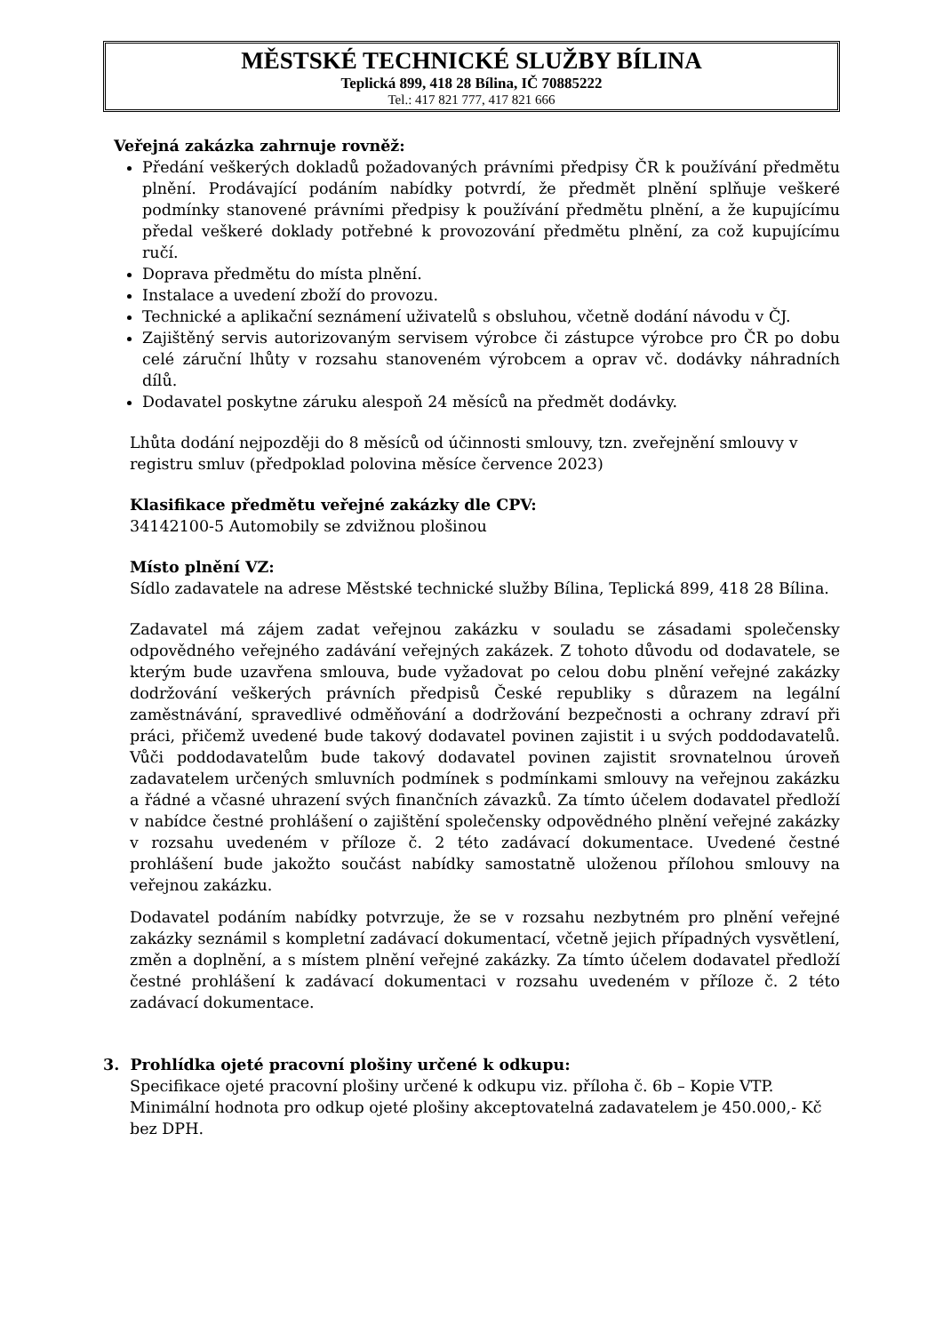MĚSTSKÉ TECHNICKÉ SLUŽBY BÍLINA
Teplická 899, 418 28 Bílina, IČ 70885222
Tel.: 417 821 777, 417 821 666
Veřejná zakázka zahrnuje rovněž:
Předání veškerých dokladů požadovaných právními předpisy ČR k používání předmětu plnění. Prodávající podáním nabídky potvrdí, že předmět plnění splňuje veškeré podmínky stanovené právními předpisy k používání předmětu plnění, a že kupujícímu předal veškeré doklady potřebné k provozování předmětu plnění, za což kupujícímu ručí.
Doprava předmětu do místa plnění.
Instalace a uvedení zboží do provozu.
Technické a aplikační seznámení uživatelů s obsluhou, včetně dodání návodu v ČJ.
Zajištěný servis autorizovaným servisem výrobce či zástupce výrobce pro ČR po dobu celé záruční lhůty v rozsahu stanoveném výrobcem a oprav vč. dodávky náhradních dílů.
Dodavatel poskytne záruku alespoň 24 měsíců na předmět dodávky.
Lhůta dodání nejpozději do 8 měsíců od účinnosti smlouvy, tzn. zveřejnění smlouvy v registru smluv (předpoklad polovina měsíce července 2023)
Klasifikace předmětu veřejné zakázky dle CPV:
34142100-5 Automobily se zdvižnou plošinou
Místo plnění VZ:
Sídlo zadavatele na adrese Městské technické služby Bílina, Teplická 899, 418 28 Bílina.
Zadavatel má zájem zadat veřejnou zakázku v souladu se zásadami společensky odpovědného veřejného zadávání veřejných zakázek. Z tohoto důvodu od dodavatele, se kterým bude uzavřena smlouva, bude vyžadovat po celou dobu plnění veřejné zakázky dodržování veškerých právních předpisů České republiky s důrazem na legální zaměstnávání, spravedlivé odměňování a dodržování bezpečnosti a ochrany zdraví při práci, přičemž uvedené bude takový dodavatel povinen zajistit i u svých poddodavatelů. Vůči poddodavatelům bude takový dodavatel povinen zajistit srovnatelnou úroveň zadavatelem určených smluvních podmínek s podmínkami smlouvy na veřejnou zakázku a řádné a včasné uhrazení svých finančních závazků. Za tímto účelem dodavatel předloží v nabídce čestné prohlášení o zajištění společensky odpovědného plnění veřejné zakázky v rozsahu uvedeném v příloze č. 2 této zadávací dokumentace. Uvedené čestné prohlášení bude jakožto součást nabídky samostatně uloženou přílohou smlouvy na veřejnou zakázku.
Dodavatel podáním nabídky potvrzuje, že se v rozsahu nezbytném pro plnění veřejné zakázky seznámil s kompletní zadávací dokumentací, včetně jejich případných vysvětlení, změn a doplnění, a s místem plnění veřejné zakázky. Za tímto účelem dodavatel předloží čestné prohlášení k zadávací dokumentaci v rozsahu uvedeném v příloze č. 2 této zadávací dokumentace.
3. Prohlídka ojeté pracovní plošiny určené k odkupu:
Specifikace ojeté pracovní plošiny určené k odkupu viz. příloha č. 6b – Kopie VTP.
Minimální hodnota pro odkup ojeté plošiny akceptovatelná zadavatelem je 450.000,- Kč bez DPH.